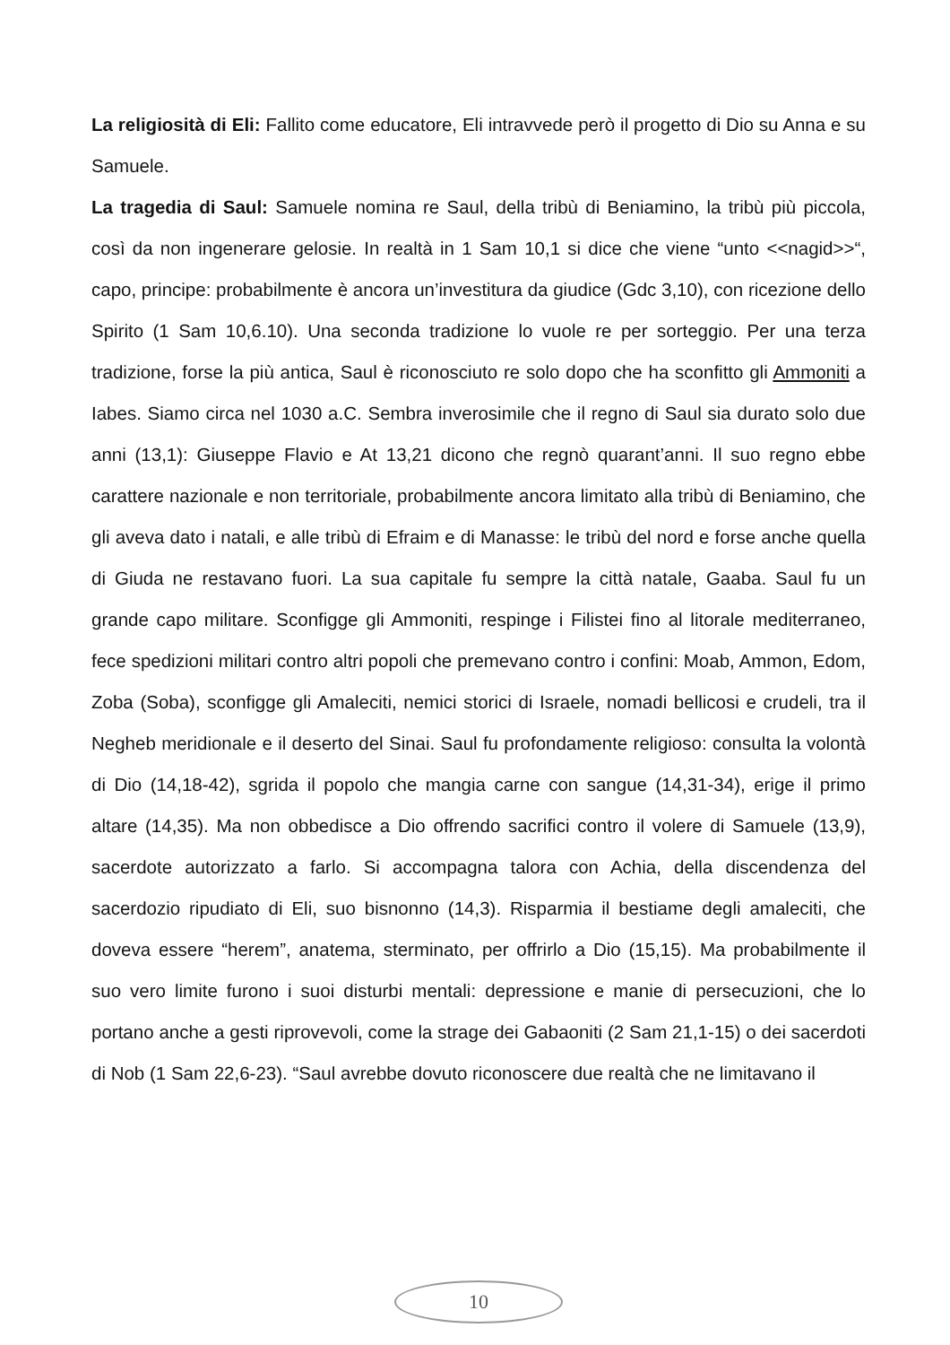La religiosità di Eli: Fallito come educatore, Eli intravvede però il progetto di Dio su Anna e su Samuele.
La tragedia di Saul: Samuele nomina re Saul, della tribù di Beniamino, la tribù più piccola, così da non ingenerare gelosie. In realtà in 1 Sam 10,1 si dice che viene “unto <<nagid>>“, capo, principe: probabilmente è ancora un’investitura da giudice (Gdc 3,10), con ricezione dello Spirito (1 Sam 10,6.10). Una seconda tradizione lo vuole re per sorteggio. Per una terza tradizione, forse la più antica, Saul è riconosciuto re solo dopo che ha sconfitto gli Ammoniti a Iabes. Siamo circa nel 1030 a.C. Sembra inverosimile che il regno di Saul sia durato solo due anni (13,1): Giuseppe Flavio e At 13,21 dicono che regnò quarant’anni. Il suo regno ebbe carattere nazionale e non territoriale, probabilmente ancora limitato alla tribù di Beniamino, che gli aveva dato i natali, e alle tribù di Efraim e di Manasse: le tribù del nord e forse anche quella di Giuda ne restavano fuori. La sua capitale fu sempre la città natale, Gaaba. Saul fu un grande capo militare. Sconfigge gli Ammoniti, respinge i Filistei fino al litorale mediterraneo, fece spedizioni militari contro altri popoli che premevano contro i confini: Moab, Ammon, Edom, Zoba (Soba), sconfigge gli Amaleciti, nemici storici di Israele, nomadi bellicosi e crudeli, tra il Negheb meridionale e il deserto del Sinai. Saul fu profondamente religioso: consulta la volontà di Dio (14,18-42), sgrida il popolo che mangia carne con sangue (14,31-34), erige il primo altare (14,35). Ma non obbedisce a Dio offrendo sacrifici contro il volere di Samuele (13,9), sacerdote autorizzato a farlo. Si accompagna talora con Achia, della discendenza del sacerdozio ripudiato di Eli, suo bisnonno (14,3). Risparmia il bestiame degli amaleciti, che doveva essere “herem”, anatema, sterminato, per offrirlo a Dio (15,15). Ma probabilmente il suo vero limite furono i suoi disturbi mentali: depressione e manie di persecuzioni, che lo portano anche a gesti riprovevoli, come la strage dei Gabaoniti (2 Sam 21,1-15) o dei sacerdoti di Nob (1 Sam 22,6-23). “Saul avrebbe dovuto riconoscere due realtà che ne limitavano il
10